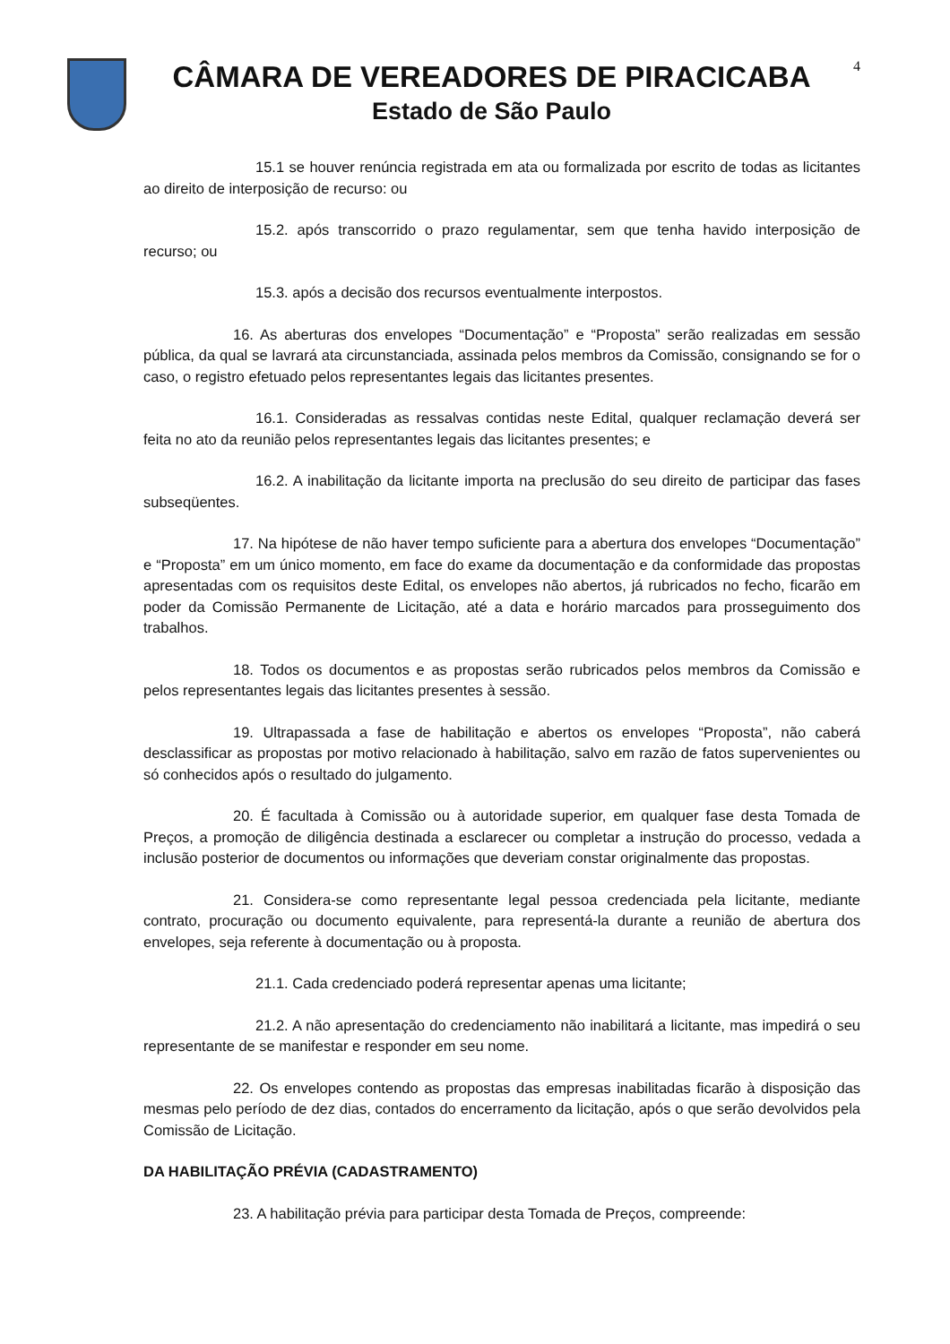CÂMARA DE VEREADORES DE PIRACICABA
Estado de São Paulo
4
15.1 se houver renúncia registrada em ata ou formalizada por escrito de todas as licitantes ao direito de interposição de recurso: ou
15.2. após transcorrido o prazo regulamentar, sem que tenha havido interposição de recurso; ou
15.3. após a decisão dos recursos eventualmente interpostos.
16. As aberturas dos envelopes “Documentação” e “Proposta” serão realizadas em sessão pública, da qual se lavrará ata circunstanciada, assinada pelos membros da Comissão, consignando se for o caso, o registro efetuado pelos representantes legais das licitantes presentes.
16.1. Consideradas as ressalvas contidas neste Edital, qualquer reclamação deverá ser feita no ato da reunião pelos representantes legais das licitantes presentes; e
16.2. A inabilitação da licitante importa na preclusão do seu direito de participar das fases subseqüentes.
17. Na hipótese de não haver tempo suficiente para a abertura dos envelopes “Documentação” e “Proposta” em um único momento, em face do exame da documentação e da conformidade das propostas apresentadas com os requisitos deste Edital, os envelopes não abertos, já rubricados no fecho, ficarão em poder da Comissão Permanente de Licitação, até a data e horário marcados para prosseguimento dos trabalhos.
18. Todos os documentos e as propostas serão rubricados pelos membros da Comissão e pelos representantes legais das licitantes presentes à sessão.
19. Ultrapassada a fase de habilitação e abertos os envelopes “Proposta”, não caberá desclassificar as propostas por motivo relacionado à habilitação, salvo em razão de fatos supervenientes ou só conhecidos após o resultado do julgamento.
20. É facultada à Comissão ou à autoridade superior, em qualquer fase desta Tomada de Preços, a promoção de diligência destinada a esclarecer ou completar a instrução do processo, vedada a inclusão posterior de documentos ou informações que deveriam constar originalmente das propostas.
21. Considera-se como representante legal pessoa credenciada pela licitante, mediante contrato, procuração ou documento equivalente, para representá-la durante a reunião de abertura dos envelopes, seja referente à documentação ou à proposta.
21.1. Cada credenciado poderá representar apenas uma licitante;
21.2. A não apresentação do credenciamento não inabilitará a licitante, mas impedirá o seu representante de se manifestar e responder em seu nome.
22. Os envelopes contendo as propostas das empresas inabilitadas ficarão à disposição das mesmas pelo período de dez dias, contados do encerramento da licitação, após o que serão devolvidos pela Comissão de Licitação.
DA HABILITAÇÃO PRÉVIA (CADASTRAMENTO)
23. A habilitação prévia para participar desta Tomada de Preços, compreende: